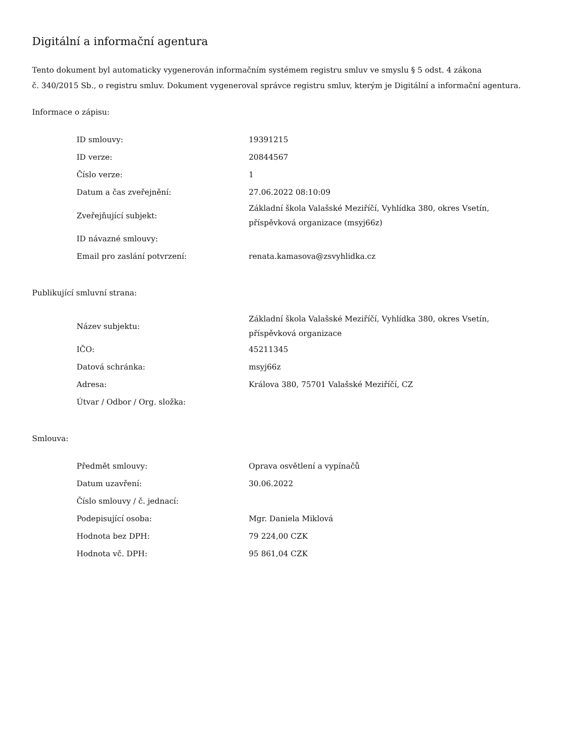Digitální a informační agentura
Tento dokument byl automaticky vygenerován informačním systémem registru smluv ve smyslu § 5 odst. 4 zákona
č. 340/2015 Sb., o registru smluv. Dokument vygeneroval správce registru smluv, kterým je Digitální a informační agentura.
Informace o zápisu:
| ID smlouvy: | 19391215 |
| ID verze: | 20844567 |
| Číslo verze: | 1 |
| Datum a čas zveřejnění: | 27.06.2022 08:10:09 |
| Zveřejňující subjekt: | Základní škola Valašské Meziříčí, Vyhlídka 380, okres Vsetín, příspěvková organizace (msyj66z) |
| ID návazné smlouvy: | |
| Email pro zaslání potvrzení: | renata.kamasova@zsvyhlidka.cz |
Publikující smluvní strana:
| Název subjektu: | Základní škola Valašské Meziříčí, Vyhlídka 380, okres Vsetín, příspěvková organizace |
| IČO: | 45211345 |
| Datová schránka: | msyj66z |
| Adresa: | Králova 380, 75701 Valašské Meziříčí, CZ |
| Útvar / Odbor / Org. složka: | |
Smlouva:
| Předmět smlouvy: | Oprava osvětlení a vypínačů |
| Datum uzavření: | 30.06.2022 |
| Číslo smlouvy / č. jednací: | |
| Podepisující osoba: | Mgr. Daniela Miklová |
| Hodnota bez DPH: | 79 224,00 CZK |
| Hodnota vč. DPH: | 95 861,04 CZK |